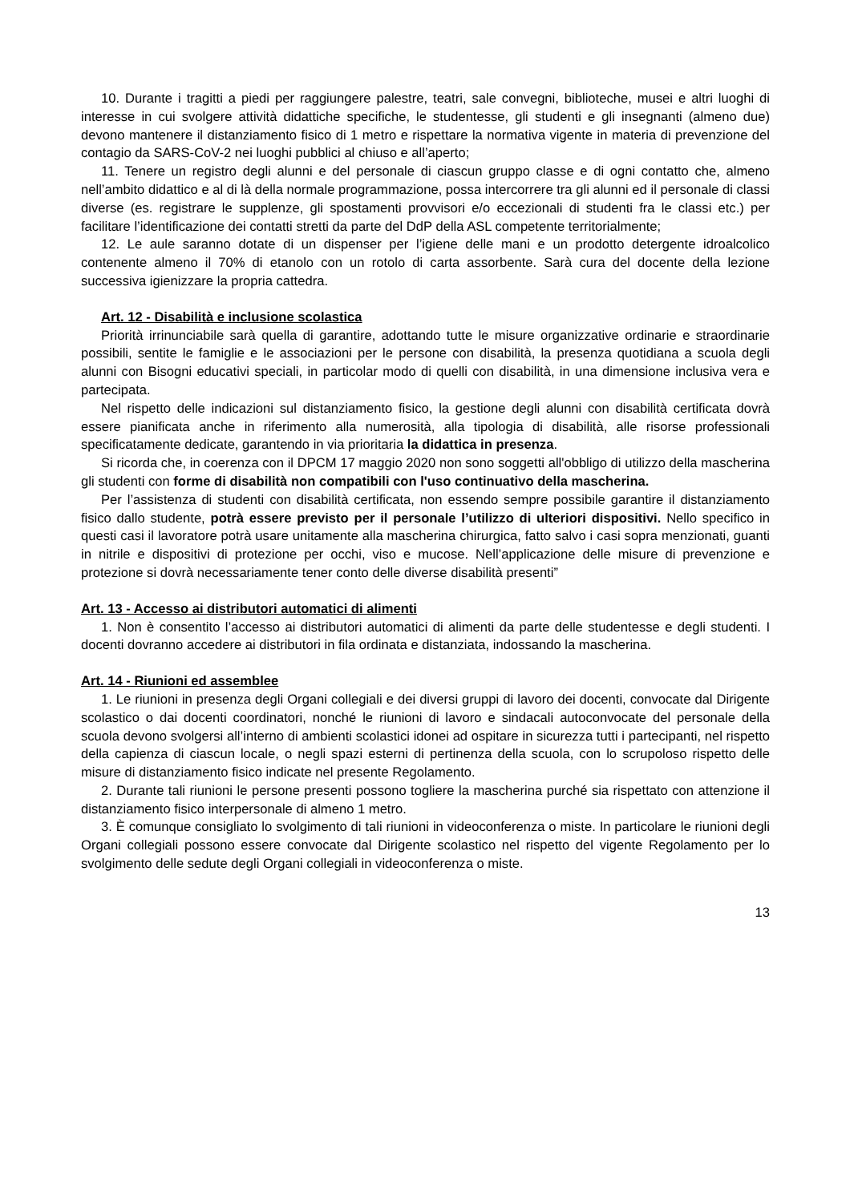10. Durante i tragitti a piedi per raggiungere palestre, teatri, sale convegni, biblioteche, musei e altri luoghi di interesse in cui svolgere attività didattiche specifiche, le studentesse, gli studenti e gli insegnanti (almeno due) devono mantenere il distanziamento fisico di 1 metro e rispettare la normativa vigente in materia di prevenzione del contagio da SARS-CoV-2 nei luoghi pubblici al chiuso e all’aperto;
11. Tenere un registro degli alunni e del personale di ciascun gruppo classe e di ogni contatto che, almeno nell’ambito didattico e al di là della normale programmazione, possa intercorrere tra gli alunni ed il personale di classi diverse (es. registrare le supplenze, gli spostamenti provvisori e/o eccezionali di studenti fra le classi etc.) per facilitare l’identificazione dei contatti stretti da parte del DdP della ASL competente territorialmente;
12. Le aule saranno dotate di un dispenser per l’igiene delle mani e un prodotto detergente idroalcolico contenente almeno il 70% di etanolo con un rotolo di carta assorbente. Sarà cura del docente della lezione successiva igienizzare la propria cattedra.
Art. 12 - Disabilità e inclusione scolastica
Priorità irrinunciabile sarà quella di garantire, adottando tutte le misure organizzative ordinarie e straordinarie possibili, sentite le famiglie e le associazioni per le persone con disabilità, la presenza quotidiana a scuola degli alunni con Bisogni educativi speciali, in particolar modo di quelli con disabilità, in una dimensione inclusiva vera e partecipata.
Nel rispetto delle indicazioni sul distanziamento fisico, la gestione degli alunni con disabilità certificata dovrà essere pianificata anche in riferimento alla numerosità, alla tipologia di disabilità, alle risorse professionali specificatamente dedicate, garantendo in via prioritaria la didattica in presenza.
Si ricorda che, in coerenza con il DPCM 17 maggio 2020 non sono soggetti all'obbligo di utilizzo della mascherina gli studenti con forme di disabilità non compatibili con l'uso continuativo della mascherina.
Per l’assistenza di studenti con disabilità certificata, non essendo sempre possibile garantire il distanziamento fisico dallo studente, potrà essere previsto per il personale l’utilizzo di ulteriori dispositivi. Nello specifico in questi casi il lavoratore potrà usare unitamente alla mascherina chirurgica, fatto salvo i casi sopra menzionati, guanti in nitrile e dispositivi di protezione per occhi, viso e mucose. Nell’applicazione delle misure di prevenzione e protezione si dovrà necessariamente tener conto delle diverse disabilità presenti”
Art. 13 - Accesso ai distributori automatici di alimenti
1. Non è consentito l’accesso ai distributori automatici di alimenti da parte delle studentesse e degli studenti. I docenti dovranno accedere ai distributori in fila ordinata e distanziata, indossando la mascherina.
Art. 14 - Riunioni ed assemblee
1. Le riunioni in presenza degli Organi collegiali e dei diversi gruppi di lavoro dei docenti, convocate dal Dirigente scolastico o dai docenti coordinatori, nonché le riunioni di lavoro e sindacali autoconvocate del personale della scuola devono svolgersi all’interno di ambienti scolastici idonei ad ospitare in sicurezza tutti i partecipanti, nel rispetto della capienza di ciascun locale, o negli spazi esterni di pertinenza della scuola, con lo scrupoloso rispetto delle misure di distanziamento fisico indicate nel presente Regolamento.
2. Durante tali riunioni le persone presenti possono togliere la mascherina purché sia rispettato con attenzione il distanziamento fisico interpersonale di almeno 1 metro.
3. È comunque consigliato lo svolgimento di tali riunioni in videoconferenza o miste. In particolare le riunioni degli Organi collegiali possono essere convocate dal Dirigente scolastico nel rispetto del vigente Regolamento per lo svolgimento delle sedute degli Organi collegiali in videoconferenza o miste.
13